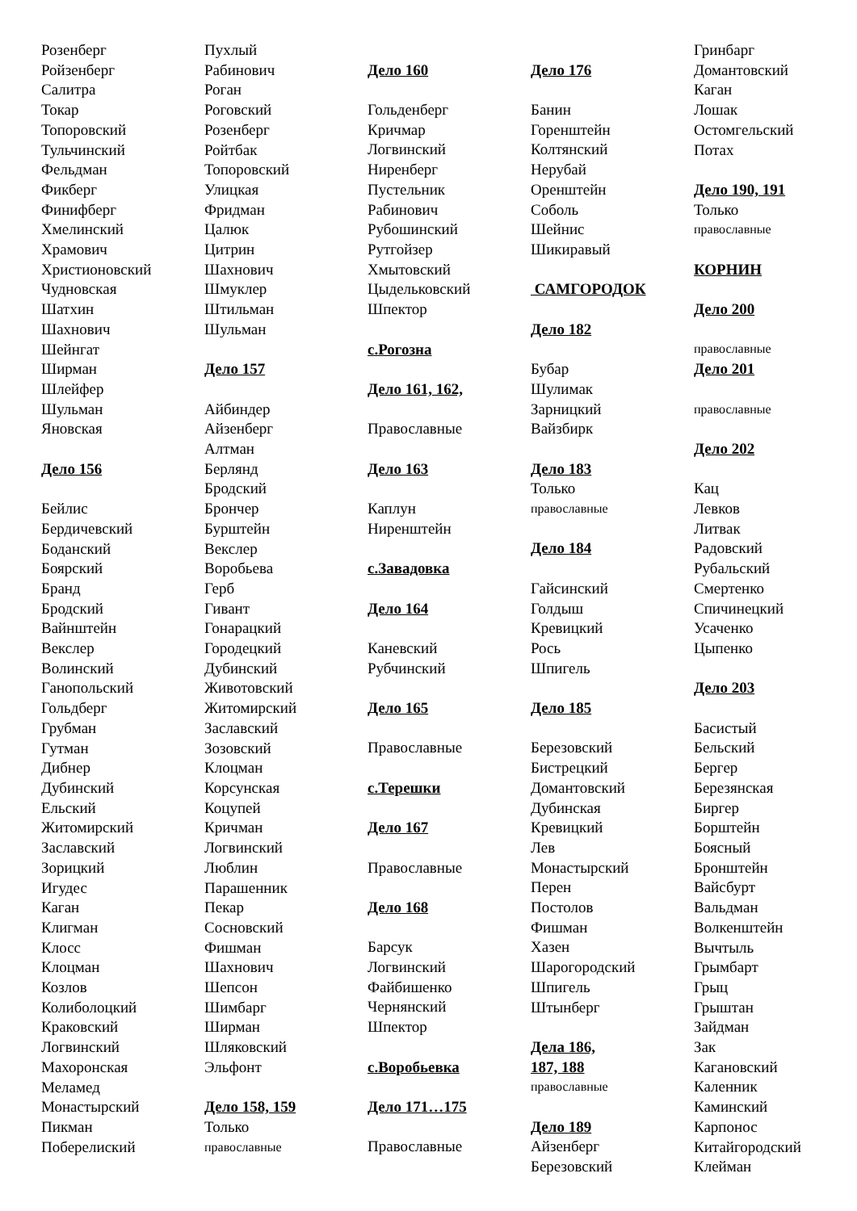Розенберг
Ройзенберг
Салитра
Токар
Топоровский
Тульчинский
Фельдман
Фикберг
Финифберг
Хмелинский
Храмович
Христионовский
Чудновская
Шатхин
Шахнович
Шейнгат
Ширман
Шлейфер
Шульман
Яновская
Дело 156
Бейлис
Бердичевский
Боданский
Боярский
Бранд
Бродский
Вайнштейн
Векслер
Волинский
Ганопольский
Гольдберг
Грубман
Гутман
Дибнер
Дубинский
Ельский
Житомирский
Заславский
Зорицкий
Игудес
Каган
Клигман
Клосс
Клоцман
Козлов
Колиболоцкий
Краковский
Логвинский
Махоронская
Меламед
Монастырский
Пикман
Поберелиский
Пухлый
Рабинович
Роган
Роговский
Розенберг
Ройтбак
Топоровский
Улицкая
Фридман
Цалюк
Цитрин
Шахнович
Шмуклер
Штильман
Шульман
Дело 157
Айбиндер
Айзенберг
Алтман
Берлянд
Бродский
Брончер
Бурштейн
Векслер
Воробьева
Герб
Гивант
Гонарацкий
Городецкий
Дубинский
Животовский
Житомирский
Заславский
Зозовский
Клоцман
Корсунская
Коцупей
Кричман
Логвинский
Люблин
Парашенник
Пекар
Сосновский
Фишман
Шахнович
Шепсон
Шимбарг
Ширман
Шляковский
Эльфонт
Дело 158, 159
Только
православные
Дело 160
Гольденберг
Кричмар
Логвинский
Ниренберг
Пустельник
Рабинович
Рубошинский
Рутгойзер
Хмытовский
Цыдельковский
Шпектор
с.Рогозна
Дело 161, 162,
Православные
Дело 163
Каплун
Ниренштейн
с.Завадовка
Дело 164
Каневский
Рубчинский
Дело 165
Православные
с.Терешки
Дело 167
Православные
Дело 168
Барсук
Логвинский
Файбишенко
Чернянский
Шпектор
с.Воробьевка
Дело 171…175
Православные
Дело 176
Банин
Горенштейн
Колтянский
Нерубай
Оренштейн
Соболь
Шейнис
Шикиравый
САМГОРОДОК
Дело 182
Бубар
Шулимак
Зарницкий
Вайзбирк
Дело 183
Только
православные
Дело 184
Гайсинский
Голдыш
Кревицкий
Рось
Шпигель
Дело 185
Березовский
Бистрецкий
Домантовский
Дубинская
Кревицкий
Лев
Монастырский
Перен
Постолов
Фишман
Хазен
Шарогородский
Шпигель
Штынберг
Дела 186,
187, 188
православные
Дело 189
Айзенберг
Березовский
Гринбарг
Домантовский
Каган
Лошак
Остомгельский
Потах
Дело 190, 191
Только
православные
КОРНИН
Дело 200
православные
Дело 201
православные
Дело 202
Кац
Левков
Литвак
Радовский
Рубальский
Смертенко
Спичинецкий
Усаченко
Цыпенко
Дело 203
Басистый
Бельский
Бергер
Березянская
Биргер
Борштейн
Боясный
Бронштейн
Вайсбурт
Вальдман
Волкенштейн
Вычтыль
Грымбарт
Грыц
Грыштан
Зайдман
Зак
Кагановский
Каленник
Каминский
Карпонос
Китайгородский
Клейман